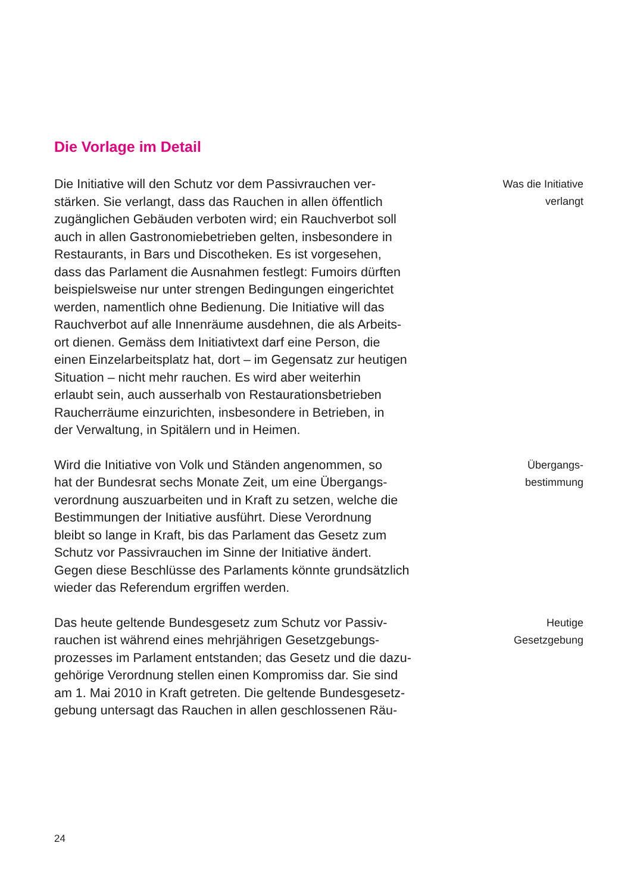Die Vorlage im Detail
Die Initiative will den Schutz vor dem Passivrauchen ver-
stärken. Sie verlangt, dass das Rauchen in allen öffentlich
zugänglichen Gebäuden verboten wird; ein Rauchverbot soll
auch in allen Gastronomiebetrieben gelten, insbesondere in
Restaurants, in Bars und Discotheken. Es ist vorgesehen,
dass das Parlament die Ausnahmen festlegt: Fumoirs dürften
beispielsweise nur unter strengen Bedingungen eingerichtet
werden, namentlich ohne Bedienung. Die Initiative will das
Rauchverbot auf alle Innenräume ausdehnen, die als Arbeits-
ort dienen. Gemäss dem Initiativtext darf eine Person, die
einen Einzelarbeitsplatz hat, dort – im Gegensatz zur heutigen
Situation – nicht mehr rauchen. Es wird aber weiterhin
erlaubt sein, auch ausserhalb von Restaurationsbetrieben
Raucherräume einzurichten, insbesondere in Betrieben, in
der Verwaltung, in Spitälern und in Heimen.
Was die Initiative
verlangt
Wird die Initiative von Volk und Ständen angenommen, so
hat der Bundesrat sechs Monate Zeit, um eine Übergangs-
verordnung auszuarbeiten und in Kraft zu setzen, welche die
Bestimmungen der Initiative ausführt. Diese Verordnung
bleibt so lange in Kraft, bis das Parlament das Gesetz zum
Schutz vor Passivrauchen im Sinne der Initiative ändert.
Gegen diese Beschlüsse des Parlaments könnte grundsätzlich
wieder das Referendum ergriffen werden.
Übergangs-
bestimmung
Das heute geltende Bundesgesetz zum Schutz vor Passiv-
rauchen ist während eines mehrjährigen Gesetzgebungs-
prozesses im Parlament entstanden; das Gesetz und die dazu-
gehörige Verordnung stellen einen Kompromiss dar. Sie sind
am 1. Mai 2010 in Kraft getreten. Die geltende Bundesgesetz-
gebung untersagt das Rauchen in allen geschlossenen Räu-
Heutige
Gesetzgebung
24